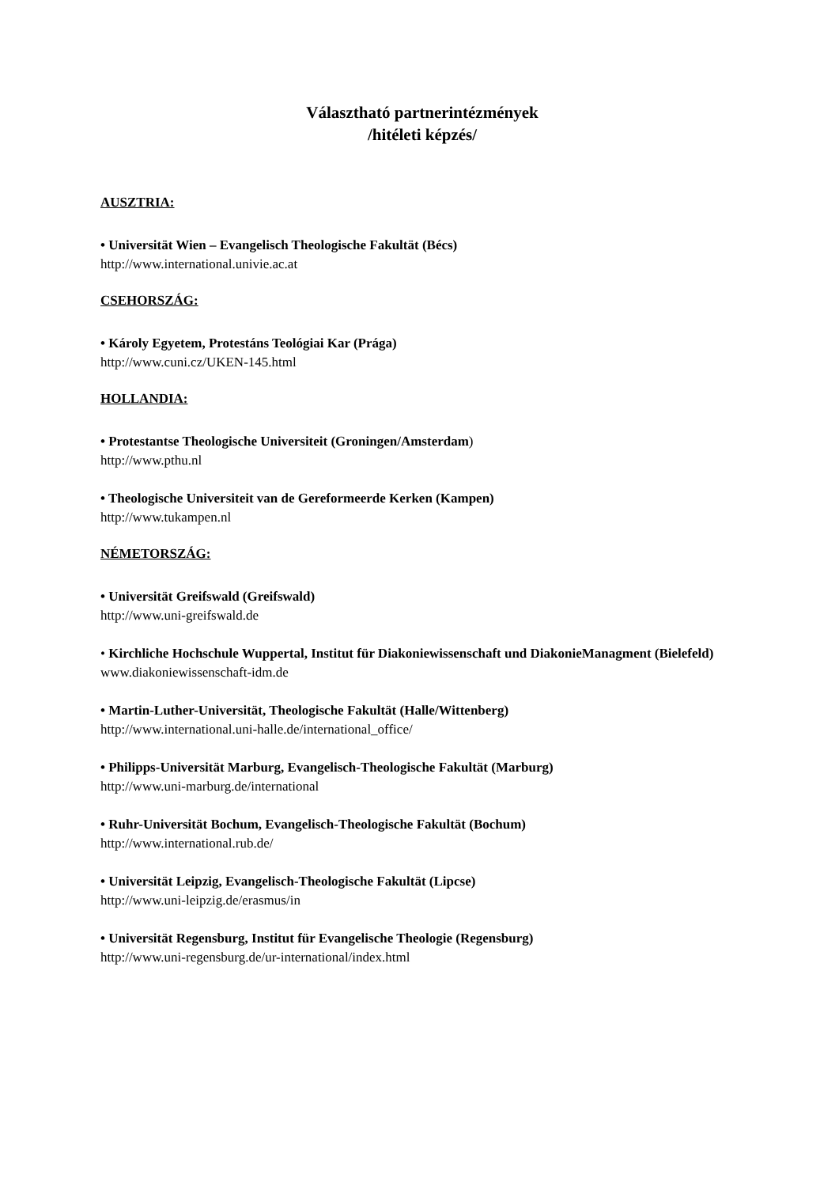Választható partnerintézmények
/hitéleti képzés/
AUSZTRIA:
• Universität Wien – Evangelisch Theologische Fakultät (Bécs)
http://www.international.univie.ac.at
CSEHORSZÁG:
• Károly Egyetem, Protestáns Teológiai Kar (Prága)
http://www.cuni.cz/UKEN-145.html
HOLLANDIA:
• Protestantse Theologische Universiteit (Groningen/Amsterdam)
http://www.pthu.nl
• Theologische Universiteit van de Gereformeerde Kerken (Kampen)
http://www.tukampen.nl
NÉMETORSZÁG:
• Universität Greifswald (Greifswald)
http://www.uni-greifswald.de
• Kirchliche Hochschule Wuppertal, Institut für Diakoniewissenschaft und DiakonieManagment (Bielefeld)
www.diakoniewissenschaft-idm.de
• Martin-Luther-Universität, Theologische Fakultät (Halle/Wittenberg)
http://www.international.uni-halle.de/international_office/
• Philipps-Universität Marburg, Evangelisch-Theologische Fakultät (Marburg)
http://www.uni-marburg.de/international
• Ruhr-Universität Bochum, Evangelisch-Theologische Fakultät (Bochum)
http://www.international.rub.de/
• Universität Leipzig, Evangelisch-Theologische Fakultät (Lipcse)
http://www.uni-leipzig.de/erasmus/in
• Universität Regensburg, Institut für Evangelische Theologie (Regensburg)
http://www.uni-regensburg.de/ur-international/index.html